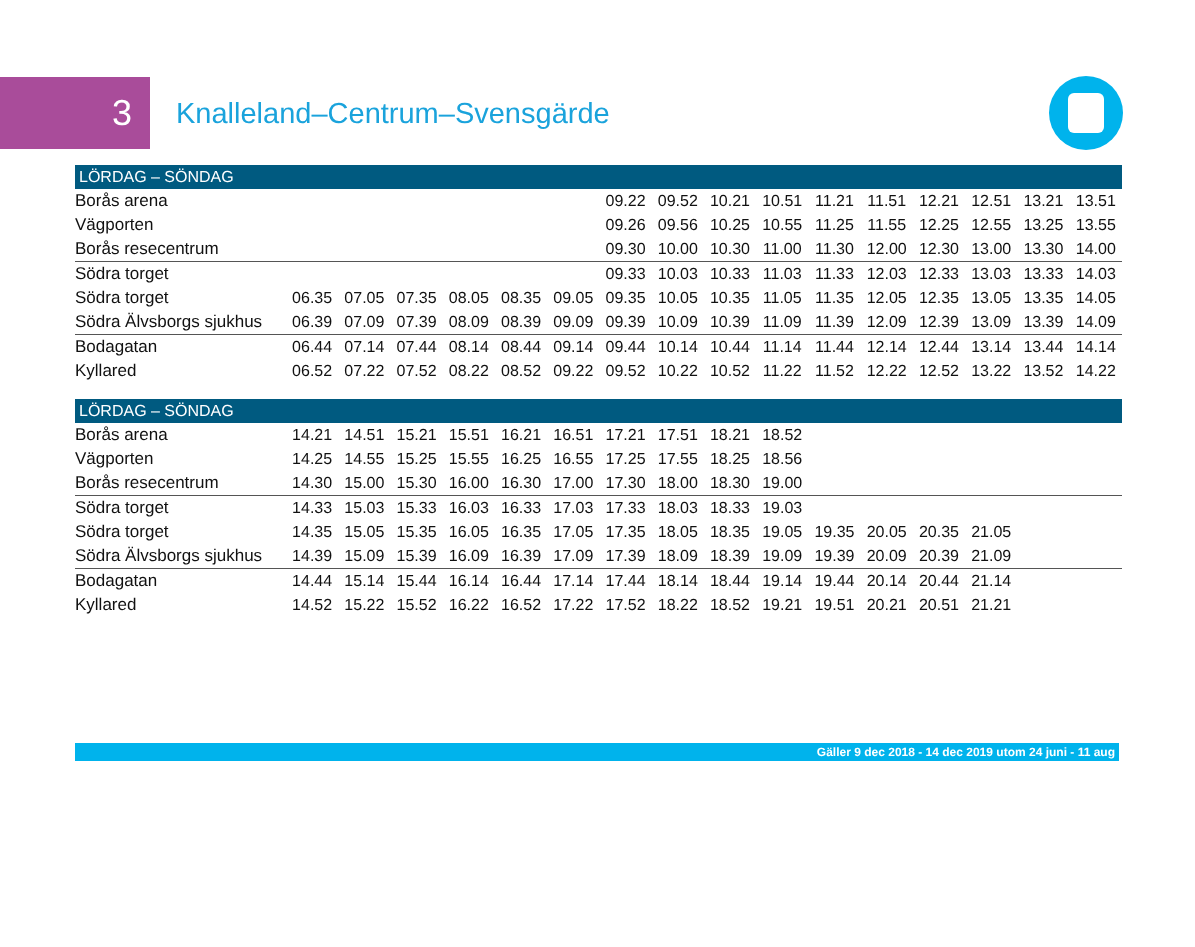3
Knalleland–Centrum–Svensgärde
| LÖRDAG – SÖNDAG | | | | | | | | | | | | | | | | |
| --- | --- | --- | --- | --- | --- | --- | --- | --- | --- | --- | --- | --- | --- | --- | --- | --- |
| Borås arena | | | | | | | 09.22 | 09.52 | 10.21 | 10.51 | 11.21 | 11.51 | 12.21 | 12.51 | 13.21 | 13.51 |
| Vägporten | | | | | | | 09.26 | 09.56 | 10.25 | 10.55 | 11.25 | 11.55 | 12.25 | 12.55 | 13.25 | 13.55 |
| Borås resecentrum | | | | | | | 09.30 | 10.00 | 10.30 | 11.00 | 11.30 | 12.00 | 12.30 | 13.00 | 13.30 | 14.00 |
| Södra torget | | | | | | | 09.33 | 10.03 | 10.33 | 11.03 | 11.33 | 12.03 | 12.33 | 13.03 | 13.33 | 14.03 |
| Södra torget | 06.35 | 07.05 | 07.35 | 08.05 | 08.35 | 09.05 | 09.35 | 10.05 | 10.35 | 11.05 | 11.35 | 12.05 | 12.35 | 13.05 | 13.35 | 14.05 |
| Södra Älvsborgs sjukhus | 06.39 | 07.09 | 07.39 | 08.09 | 08.39 | 09.09 | 09.39 | 10.09 | 10.39 | 11.09 | 11.39 | 12.09 | 12.39 | 13.09 | 13.39 | 14.09 |
| Bodagatan | 06.44 | 07.14 | 07.44 | 08.14 | 08.44 | 09.14 | 09.44 | 10.14 | 10.44 | 11.14 | 11.44 | 12.14 | 12.44 | 13.14 | 13.44 | 14.14 |
| Kyllared | 06.52 | 07.22 | 07.52 | 08.22 | 08.52 | 09.22 | 09.52 | 10.22 | 10.52 | 11.22 | 11.52 | 12.22 | 12.52 | 13.22 | 13.52 | 14.22 |
| LÖRDAG – SÖNDAG | | | | | | | | | | | | | | | | |
| --- | --- | --- | --- | --- | --- | --- | --- | --- | --- | --- | --- | --- | --- | --- | --- | --- |
| Borås arena | 14.21 | 14.51 | 15.21 | 15.51 | 16.21 | 16.51 | 17.21 | 17.51 | 18.21 | 18.52 | | | | | | |
| Vägporten | 14.25 | 14.55 | 15.25 | 15.55 | 16.25 | 16.55 | 17.25 | 17.55 | 18.25 | 18.56 | | | | | | |
| Borås resecentrum | 14.30 | 15.00 | 15.30 | 16.00 | 16.30 | 17.00 | 17.30 | 18.00 | 18.30 | 19.00 | | | | | | |
| Södra torget | 14.33 | 15.03 | 15.33 | 16.03 | 16.33 | 17.03 | 17.33 | 18.03 | 18.33 | 19.03 | | | | | | |
| Södra torget | 14.35 | 15.05 | 15.35 | 16.05 | 16.35 | 17.05 | 17.35 | 18.05 | 18.35 | 19.05 | 19.35 | 20.05 | 20.35 | 21.05 | | |
| Södra Älvsborgs sjukhus | 14.39 | 15.09 | 15.39 | 16.09 | 16.39 | 17.09 | 17.39 | 18.09 | 18.39 | 19.09 | 19.39 | 20.09 | 20.39 | 21.09 | | |
| Bodagatan | 14.44 | 15.14 | 15.44 | 16.14 | 16.44 | 17.14 | 17.44 | 18.14 | 18.44 | 19.14 | 19.44 | 20.14 | 20.44 | 21.14 | | |
| Kyllared | 14.52 | 15.22 | 15.52 | 16.22 | 16.52 | 17.22 | 17.52 | 18.22 | 18.52 | 19.21 | 19.51 | 20.21 | 20.51 | 21.21 | | |
Gäller 9 dec 2018 - 14 dec 2019 utom 24 juni - 11 aug